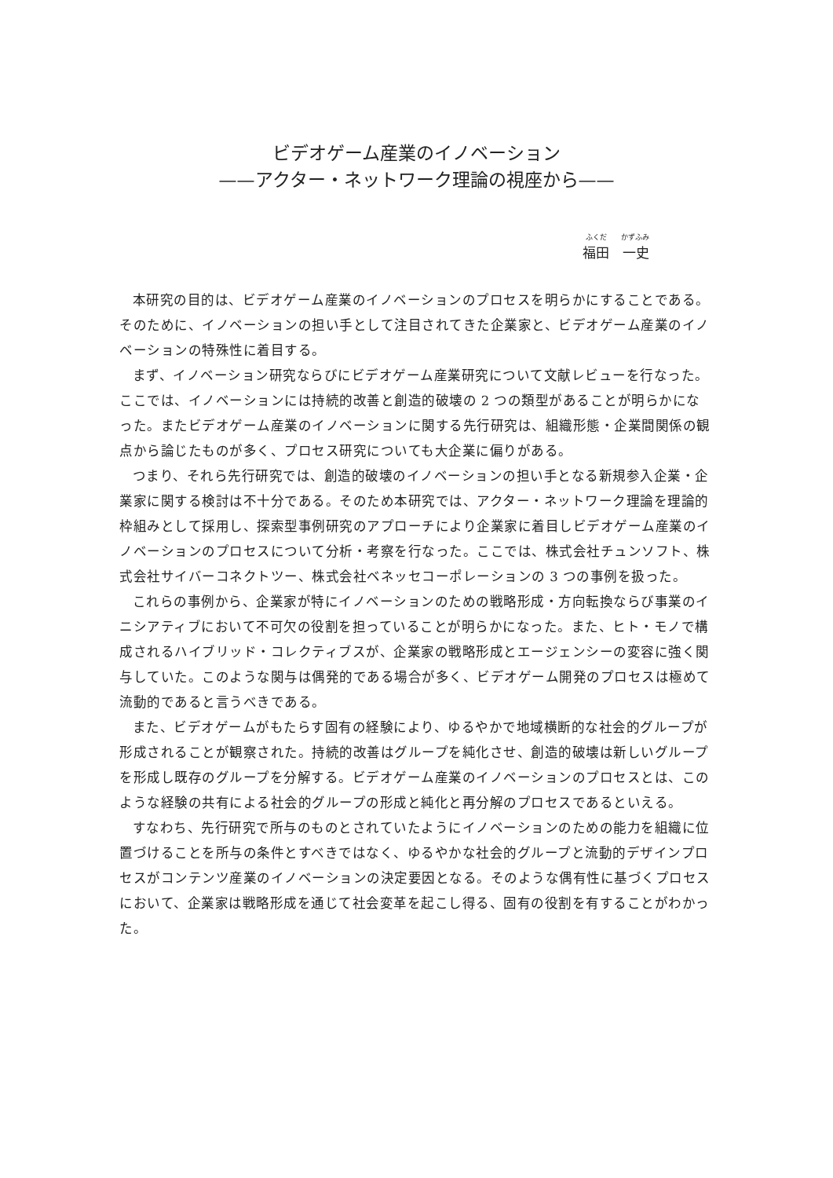ビデオゲーム産業のイノベーション
——アクター・ネットワーク理論の視座から——
ふくだ　　かずふみ
福田　一史
本研究の目的は、ビデオゲーム産業のイノベーションのプロセスを明らかにすることである。そのために、イノベーションの担い手として注目されてきた企業家と、ビデオゲーム産業のイノベーションの特殊性に着目する。
まず、イノベーション研究ならびにビデオゲーム産業研究について文献レビューを行なった。ここでは、イノベーションには持続的改善と創造的破壊の 2 つの類型があることが明らかになった。またビデオゲーム産業のイノベーションに関する先行研究は、組織形態・企業間関係の観点から論じたものが多く、プロセス研究についても大企業に偏りがある。
つまり、それら先行研究では、創造的破壊のイノベーションの担い手となる新規参入企業・企業家に関する検討は不十分である。そのため本研究では、アクター・ネットワーク理論を理論的枠組みとして採用し、探索型事例研究のアプローチにより企業家に着目しビデオゲーム産業のイノベーションのプロセスについて分析・考察を行なった。ここでは、株式会社チュンソフト、株式会社サイバーコネクトツー、株式会社ベネッセコーポレーションの 3 つの事例を扱った。
これらの事例から、企業家が特にイノベーションのための戦略形成・方向転換ならび事業のイニシアティブにおいて不可欠の役割を担っていることが明らかになった。また、ヒト・モノで構成されるハイブリッド・コレクティブスが、企業家の戦略形成とエージェンシーの変容に強く関与していた。このような関与は偶発的である場合が多く、ビデオゲーム開発のプロセスは極めて流動的であると言うべきである。
また、ビデオゲームがもたらす固有の経験により、ゆるやかで地域横断的な社会的グループが形成されることが観察された。持続的改善はグループを純化させ、創造的破壊は新しいグループを形成し既存のグループを分解する。ビデオゲーム産業のイノベーションのプロセスとは、このような経験の共有による社会的グループの形成と純化と再分解のプロセスであるといえる。
すなわち、先行研究で所与のものとされていたようにイノベーションのための能力を組織に位置づけることを所与の条件とすべきではなく、ゆるやかな社会的グループと流動的デザインプロセスがコンテンツ産業のイノベーションの決定要因となる。そのような偶有性に基づくプロセスにおいて、企業家は戦略形成を通じて社会変革を起こし得る、固有の役割を有することがわかった。